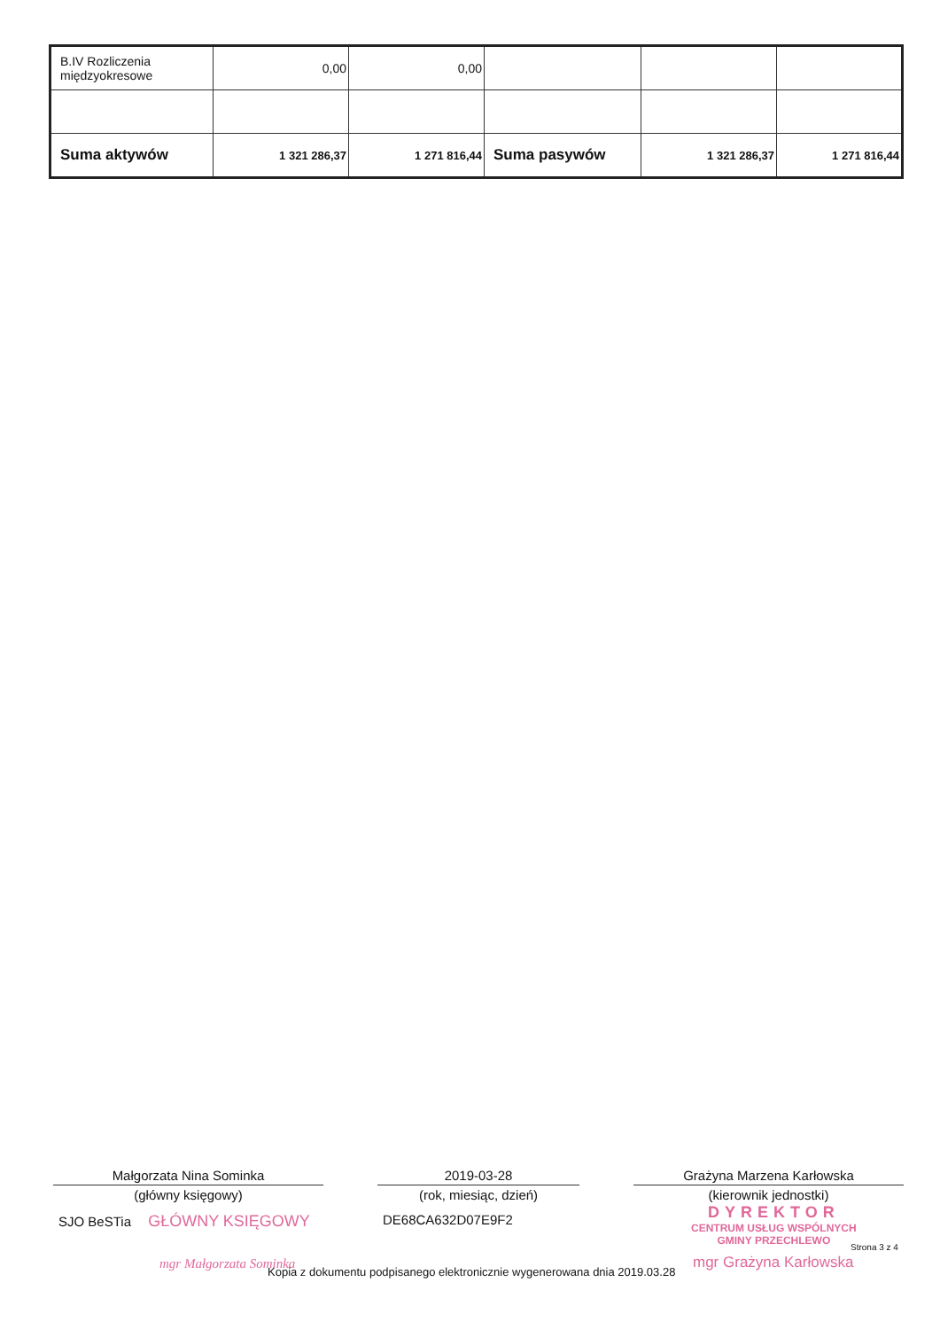| B.IV Rozliczenia międzyokresowe | 0,00 | 0,00 | | | |
| Suma aktywów | 1 321 286,37 | 1 271 816,44 | Suma pasywów | 1 321 286,37 | 1 271 816,44 |
Małgorzata Nina Sominka
(główny księgowy)
2019-03-28
(rok, miesiąc, dzień)
Grażyna Marzena Karłowska
(kierownik jednostki)
SJO BeSTia GŁÓWNY KSIĘGOWY DE68CA632D07E9F2
DYREKTOR
CENTRUM USŁUG WSPÓLNYCH
GMINY PRZECHLEWO
Strona 3 z 4
mgr Małgorzata Sominka mgr Grażyna Karłowska
Kopia z dokumentu podpisanego elektronicznie wygenerowana dnia 2019.03.28